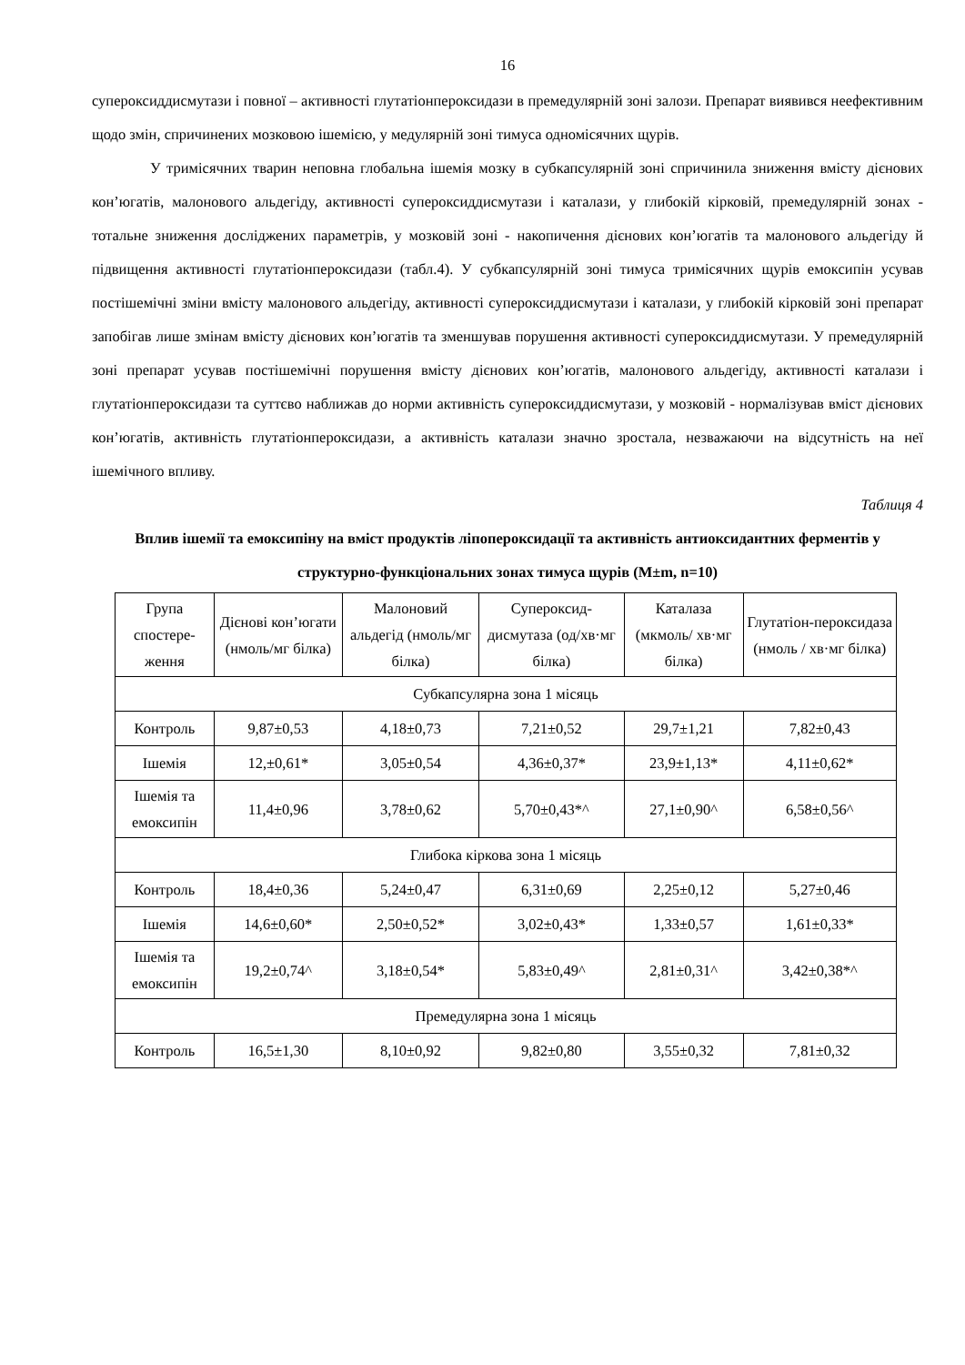16
супероксиддисмутази і повної – активності глутатіонпероксидази в премедулярній зоні залози. Препарат виявився неефективним щодо змін, спричинених мозковою ішемією, у медулярній зоні тимуса одномісячних щурів.
У тримісячних тварин неповна глобальна ішемія мозку в субкапсулярній зоні спричинила зниження вмісту дієнових кон’югатів, малонового альдегіду, активності супероксиддисмутази і каталази, у глибокій кірковій, премедулярній зонах - тотальне зниження досліджених параметрів, у мозковій зоні - накопичення дієнових кон’югатів та малонового альдегіду й підвищення активності глутатіонпероксидази (табл.4). У субкапсулярній зоні тимуса тримісячних щурів емоксипін усував постішемічні зміни вмісту малонового альдегіду, активності супероксиддисмутази і каталази, у глибокій кірковій зоні препарат запобігав лише змінам вмісту дієнових кон’югатів та зменшував порушення активності супероксиддисмутази. У премедулярній зоні препарат усував постішемічні порушення вмісту дієнових кон’югатів, малонового альдегіду, активності каталази і глутатіонпероксидази та суттєво наближав до норми активність супероксиддисмутази, у мозковій - нормалізував вміст дієнових кон’югатів, активність глутатіонпероксидази, а активність каталази значно зростала, незважаючи на відсутність на неї ішемічного впливу.
Таблиця 4
Вплив ішемії та емоксипіну на вміст продуктів ліпопероксидації та активність антиоксидантних ферментів у структурно-функціональних зонах тимуса щурів (M±m, n=10)
| Група спостере-ження | Дієнові кон’югати (нмоль/мг білка) | Малоновий альдегід (нмоль/мг білка) | Супероксид-дисмутаза (од/хв·мг білка) | Каталаза (мкмоль/ хв·мг білка) | Глутатіон-пероксидаза (нмоль / хв·мг білка) |
| --- | --- | --- | --- | --- | --- |
| Субкапсулярна зона 1 місяць | | | | | |
| Контроль | 9,87±0,53 | 4,18±0,73 | 7,21±0,52 | 29,7±1,21 | 7,82±0,43 |
| Ішемія | 12,±0,61* | 3,05±0,54 | 4,36±0,37* | 23,9±1,13* | 4,11±0,62* |
| Ішемія та емоксипін | 11,4±0,96 | 3,78±0,62 | 5,70±0,43*^ | 27,1±0,90^ | 6,58±0,56^ |
| Глибока кіркова зона 1 місяць | | | | | |
| Контроль | 18,4±0,36 | 5,24±0,47 | 6,31±0,69 | 2,25±0,12 | 5,27±0,46 |
| Ішемія | 14,6±0,60* | 2,50±0,52* | 3,02±0,43* | 1,33±0,57 | 1,61±0,33* |
| Ішемія та емоксипін | 19,2±0,74^ | 3,18±0,54* | 5,83±0,49^ | 2,81±0,31^ | 3,42±0,38*^ |
| Премедулярна зона 1 місяць | | | | | |
| Контроль | 16,5±1,30 | 8,10±0,92 | 9,82±0,80 | 3,55±0,32 | 7,81±0,32 |